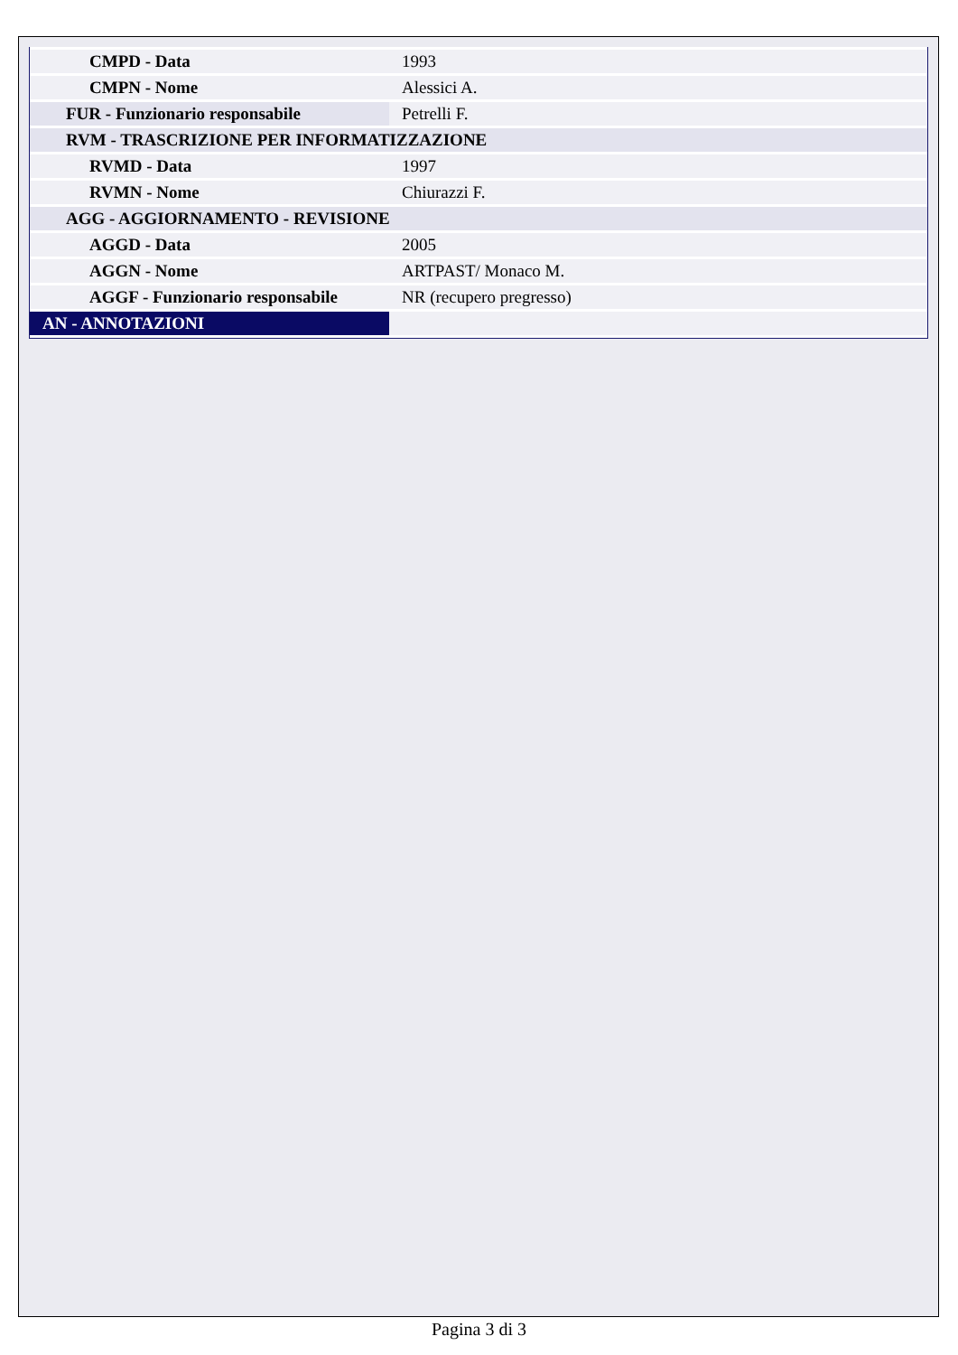| CMPD - Data | 1993 |
| CMPN - Nome | Alessici A. |
| FUR - Funzionario responsabile | Petrelli F. |
| RVM - TRASCRIZIONE PER INFORMATIZZAZIONE | |
| RVMD - Data | 1997 |
| RVMN - Nome | Chiurazzi F. |
| AGG - AGGIORNAMENTO - REVISIONE | |
| AGGD - Data | 2005 |
| AGGN - Nome | ARTPAST/ Monaco M. |
| AGGF - Funzionario responsabile | NR (recupero pregresso) |
| AN - ANNOTAZIONI | |
Pagina 3 di 3